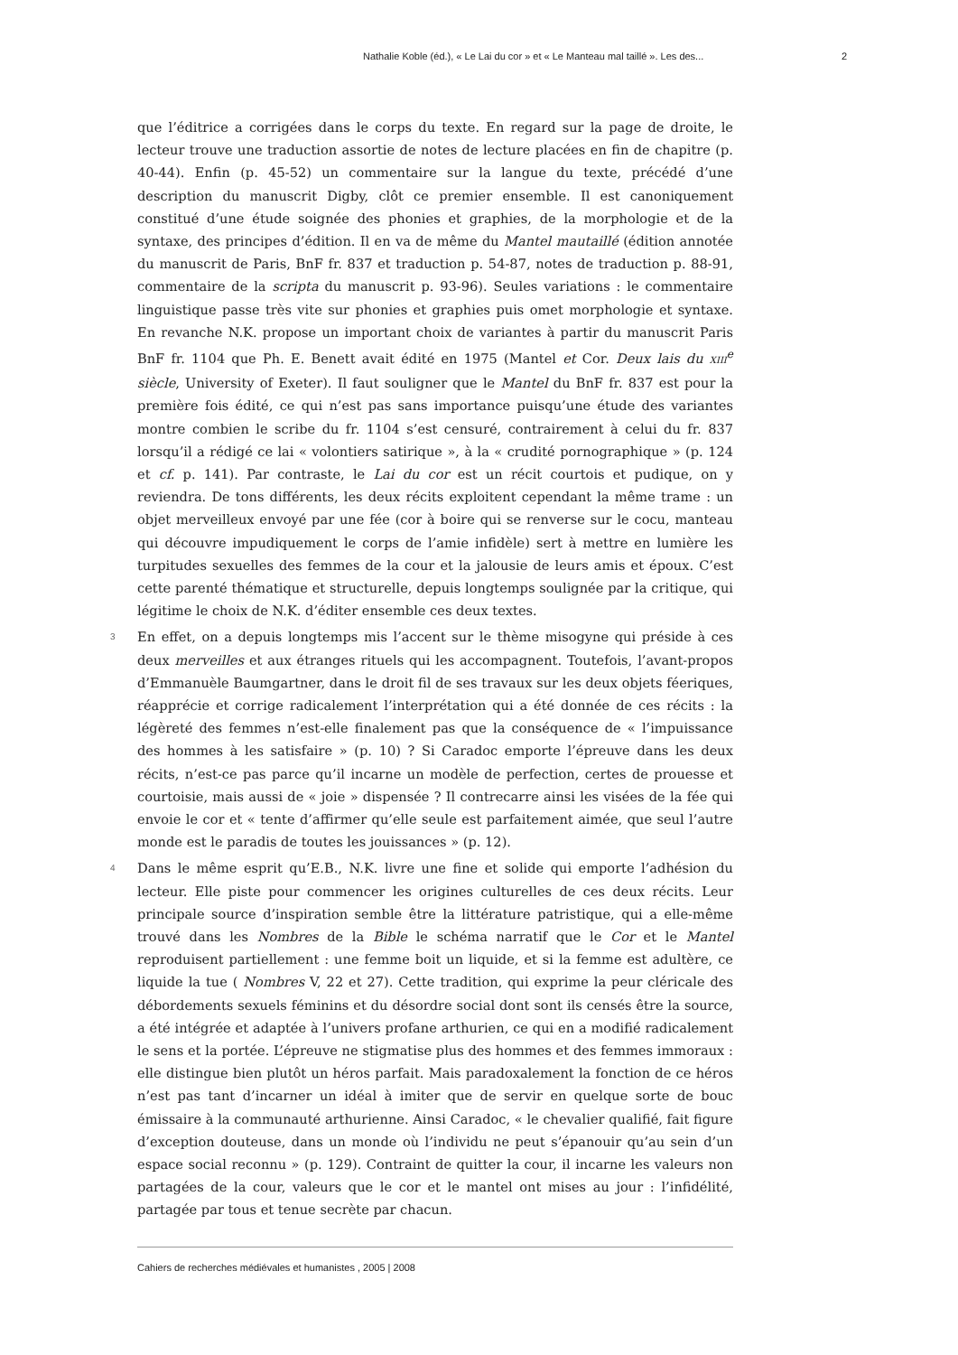Nathalie Koble (éd.), « Le Lai du cor » et « Le Manteau mal taillé ». Les des... 2
que l’éditrice a corrigées dans le corps du texte. En regard sur la page de droite, le lecteur trouve une traduction assortie de notes de lecture placées en fin de chapitre (p. 40-44). Enfin (p. 45-52) un commentaire sur la langue du texte, précédé d’une description du manuscrit Digby, clôt ce premier ensemble. Il est canoniquement constitué d’une étude soignée des phonies et graphies, de la morphologie et de la syntaxe, des principes d’édition. Il en va de même du Mantel mautaillé (édition annotée du manuscrit de Paris, BnF fr. 837 et traduction p. 54-87, notes de traduction p. 88-91, commentaire de la scripta du manuscrit p. 93-96). Seules variations : le commentaire linguistique passe très vite sur phonies et graphies puis omet morphologie et syntaxe. En revanche N.K. propose un important choix de variantes à partir du manuscrit Paris BnF fr. 1104 que Ph. E. Benett avait édité en 1975 (Mantel et Cor. Deux lais du XIII<sup>e</sup> siècle, University of Exeter). Il faut souligner que le Mantel du BnF fr. 837 est pour la première fois édité, ce qui n’est pas sans importance puisqu’une étude des variantes montre combien le scribe du fr. 1104 s’est censuré, contrairement à celui du fr. 837 lorsqu’il a rédigé ce lai « volontiers satirique », à la « crudité pornographique » (p. 124 et cf. p. 141). Par contraste, le Lai du cor est un récit courtois et pudique, on y reviendra. De tons différents, les deux récits exploitent cependant la même trame : un objet merveilleux envoyé par une fée (cor à boire qui se renverse sur le cocu, manteau qui découvre impudiquement le corps de l’amie infidèle) sert à mettre en lumière les turpitudes sexuelles des femmes de la cour et la jalousie de leurs amis et époux. C’est cette parenté thématique et structurelle, depuis longtemps soulignée par la critique, qui légitime le choix de N.K. d’éditer ensemble ces deux textes.
3 En effet, on a depuis longtemps mis l’accent sur le thème misogyne qui préside à ces deux merveilles et aux étranges rituels qui les accompagnent. Toutefois, l’avant-propos d’Emmanuèle Baumgartner, dans le droit fil de ses travaux sur les deux objets féeriques, réapprécie et corrige radicalement l’interprétation qui a été donnée de ces récits : la légèreté des femmes n’est-elle finalement pas que la conséquence de « l’impuissance des hommes à les satisfaire » (p. 10) ? Si Caradoc emporte l’épreuve dans les deux récits, n’est-ce pas parce qu’il incarne un modèle de perfection, certes de prouesse et courtoisie, mais aussi de « joie » dispensée ? Il contrecarre ainsi les visées de la fée qui envoie le cor et « tente d’affirmer qu’elle seule est parfaitement aimée, que seul l’autre monde est le paradis de toutes les jouissances » (p. 12).
4 Dans le même esprit qu’E.B., N.K. livre une fine et solide qui emporte l’adhésion du lecteur. Elle piste pour commencer les origines culturelles de ces deux récits. Leur principale source d’inspiration semble être la littérature patristique, qui a elle-même trouvé dans les Nombres de la Bible le schéma narratif que le Cor et le Mantel reproduisent partiellement : une femme boit un liquide, et si la femme est adultère, ce liquide la tue ( Nombres V, 22 et 27). Cette tradition, qui exprime la peur cléricale des débordements sexuels féminins et du désordre social dont sont ils censés être la source, a été intégrée et adaptée à l’univers profane arthurien, ce qui en a modifié radicalement le sens et la portée. L’épreuve ne stigmatise plus des hommes et des femmes immoraux : elle distingue bien plutôt un héros parfait. Mais paradoxalement la fonction de ce héros n’est pas tant d’incarner un idéal à imiter que de servir en quelque sorte de bouc émissaire à la communauté arthurienne. Ainsi Caradoc, « le chevalier qualifié, fait figure d’exception douteuse, dans un monde où l’individu ne peut s’épanouir qu’au sein d’un espace social reconnu » (p. 129). Contraint de quitter la cour, il incarne les valeurs non partagées de la cour, valeurs que le cor et le mantel ont mises au jour : l’infidélité, partagée par tous et tenue secrète par chacun.
Cahiers de recherches médiévales et humanistes , 2005 | 2008